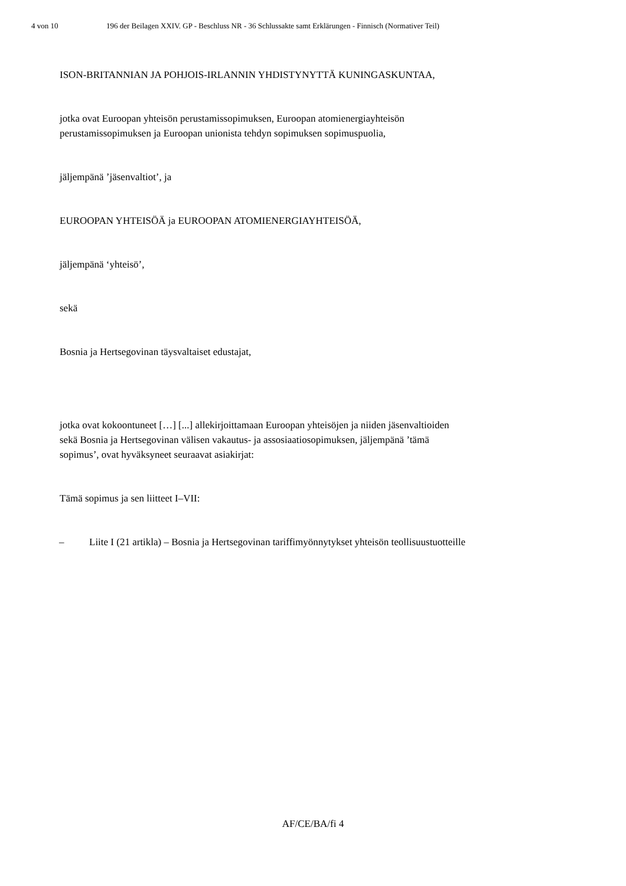4 von 10 196 der Beilagen XXIV. GP - Beschluss NR - 36 Schlussakte samt Erklärungen - Finnisch (Normativer Teil)
ISON-BRITANNIAN JA POHJOIS-IRLANNIN YHDISTYNYTTÄ KUNINGASKUNTAA,
jotka ovat Euroopan yhteisön perustamissopimuksen, Euroopan atomienergiayhteisön
perustamissopimuksen ja Euroopan unionista tehdyn sopimuksen sopimuspuolia,
jäljempänä ’jäsenvaltiot’, ja
EUROOPAN YHTEISÖÄ ja EUROOPAN ATOMIENERGIAYHTEISÖÄ,
jäljempänä ‘yhteisö’,
sekä
Bosnia ja Hertsegovinan täysvaltaiset edustajat,
jotka ovat kokoontuneet […] [...] allekirjoittamaan Euroopan yhteisöjen ja niiden jäsenvaltioiden
sekä Bosnia ja Hertsegovinan välisen vakautus- ja assosiaatiosopimuksen, jäljempänä ’tämä
sopimus’, ovat hyväksyneet seuraavat asiakirjat:
Tämä sopimus ja sen liitteet I–VII:
– Liite I (21 artikla) – Bosnia ja Hertsegovinan tariffimyönnytykset yhteisön teollisuustuotteille
AF/CE/BA/fi 4